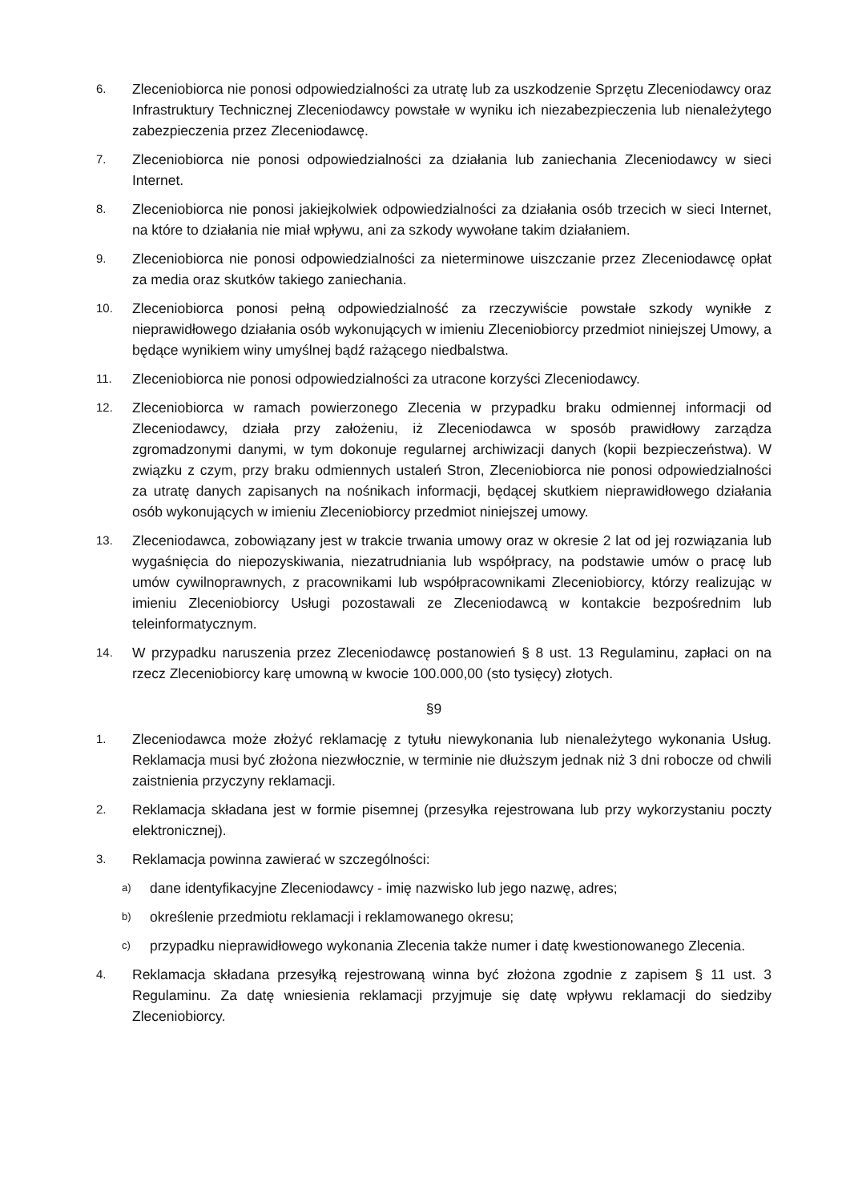6.
Zleceniobiorca nie ponosi odpowiedzialności za utratę lub za uszkodzenie Sprzętu Zleceniodawcy oraz Infrastruktury Technicznej Zleceniodawcy powstałe w wyniku ich niezabezpieczenia lub nienależytego zabezpieczenia przez Zleceniodawcę.
7.
Zleceniobiorca nie ponosi odpowiedzialności za działania lub zaniechania Zleceniodawcy w sieci Internet.
8.
Zleceniobiorca nie ponosi jakiejkolwiek odpowiedzialności za działania osób trzecich w sieci Internet, na które to działania nie miał wpływu, ani za szkody wywołane takim działaniem.
9.
Zleceniobiorca nie ponosi odpowiedzialności za nieterminowe uiszczanie przez Zleceniodawcę opłat za media oraz skutków takiego zaniechania.
10.
Zleceniobiorca ponosi pełną odpowiedzialność za rzeczywiście powstałe szkody wynikłe z nieprawidłowego działania osób wykonujących w imieniu Zleceniobiorcy przedmiot niniejszej Umowy, a będące wynikiem winy umyślnej bądź rażącego niedbalstwa.
11.
Zleceniobiorca nie ponosi odpowiedzialności za utracone korzyści Zleceniodawcy.
12.
Zleceniobiorca w ramach powierzonego Zlecenia w przypadku braku odmiennej informacji od Zleceniodawcy, działa przy założeniu, iż Zleceniodawca w sposób prawidłowy zarządza zgromadzonymi danymi, w tym dokonuje regularnej archiwizacji danych (kopii bezpieczeństwa). W związku z czym, przy braku odmiennych ustaleń Stron, Zleceniobiorca nie ponosi odpowiedzialności za utratę danych zapisanych na nośnikach informacji, będącej skutkiem nieprawidłowego działania osób wykonujących w imieniu Zleceniobiorcy przedmiot niniejszej umowy.
13.
Zleceniodawca, zobowiązany jest w trakcie trwania umowy oraz w okresie 2 lat od jej rozwiązania lub wygaśnięcia do niepozyskiwania, niezatrudniania lub współpracy, na podstawie umów o pracę lub umów cywilnoprawnych, z pracownikami lub współpracownikami Zleceniobiorcy, którzy realizując w imieniu Zleceniobiorcy Usługi pozostawali ze Zleceniodawcą w kontakcie bezpośrednim lub teleinformatycznym.
14.
W przypadku naruszenia przez Zleceniodawcę postanowień § 8 ust. 13 Regulaminu, zapłaci on na rzecz Zleceniobiorcy karę umowną w kwocie 100.000,00 (sto tysięcy) złotych.
§9
1.
Zleceniodawca może złożyć reklamację z tytułu niewykonania lub nienależytego wykonania Usług. Reklamacja musi być złożona niezwłocznie, w terminie nie dłuższym jednak niż 3 dni robocze od chwili zaistnienia przyczyny reklamacji.
2.
Reklamacja składana jest w formie pisemnej (przesyłka rejestrowana lub przy wykorzystaniu poczty elektronicznej).
3.
Reklamacja powinna zawierać w szczególności:
a)
dane identyfikacyjne Zleceniodawcy - imię nazwisko lub jego nazwę, adres;
b)
określenie przedmiotu reklamacji i reklamowanego okresu;
c)
przypadku nieprawidłowego wykonania Zlecenia także numer i datę kwestionowanego Zlecenia.
4.
Reklamacja składana przesyłką rejestrowaną winna być złożona zgodnie z zapisem § 11 ust. 3 Regulaminu. Za datę wniesienia reklamacji przyjmuje się datę wpływu reklamacji do siedziby Zleceniobiorcy.